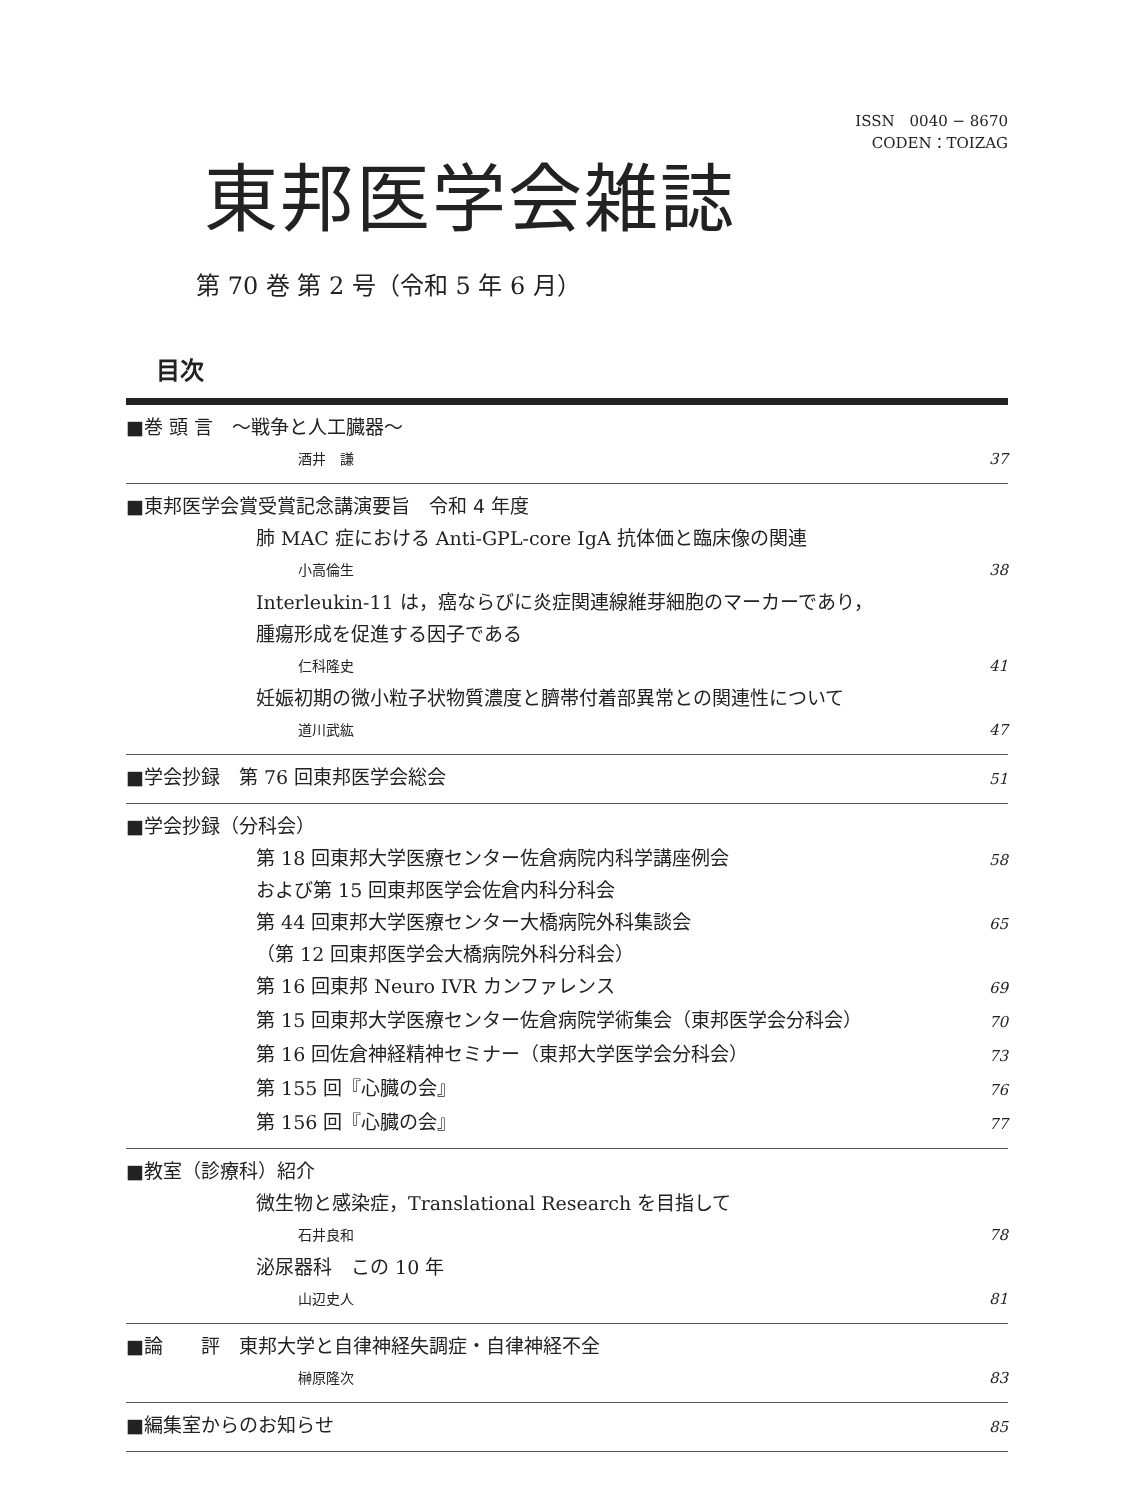ISSN　0040 − 8670
CODEN：TOIZAG
東邦医学会雑誌
第 70 巻 第 2 号（令和 5 年 6 月）
目次
■巻 頭 言　～戦争と人工臓器～
酒井　謙 37
■東邦医学会賞受賞記念講演要旨　令和 4 年度
肺 MAC 症における Anti-GPL-core IgA 抗体価と臨床像の関連
小高倫生 38
Interleukin-11 は，癌ならびに炎症関連線維芽細胞のマーカーであり，
腫瘍形成を促進する因子である
仁科隆史 41
妊娠初期の微小粒子状物質濃度と臍帯付着部異常との関連性について
道川武紘 47
■学会抄録　第 76 回東邦医学会総会 51
■学会抄録（分科会）
第 18 回東邦大学医療センター佐倉病院内科学講座例会
および第 15 回東邦医学会佐倉内科分科会 58
第 44 回東邦大学医療センター大橋病院外科集談会
（第 12 回東邦医学会大橋病院外科分科会） 65
第 16 回東邦 Neuro IVR カンファレンス 69
第 15 回東邦大学医療センター佐倉病院学術集会（東邦医学会分科会） 70
第 16 回佐倉神経精神セミナー（東邦大学医学会分科会） 73
第 155 回『心臓の会』 76
第 156 回『心臓の会』 77
■教室（診療科）紹介
微生物と感染症，Translational Research を目指して
石井良和 78
泌尿器科　この 10 年
山辺史人 81
■論　　評　東邦大学と自律神経失調症・自律神経不全
榊原隆次 83
■編集室からのお知らせ 85